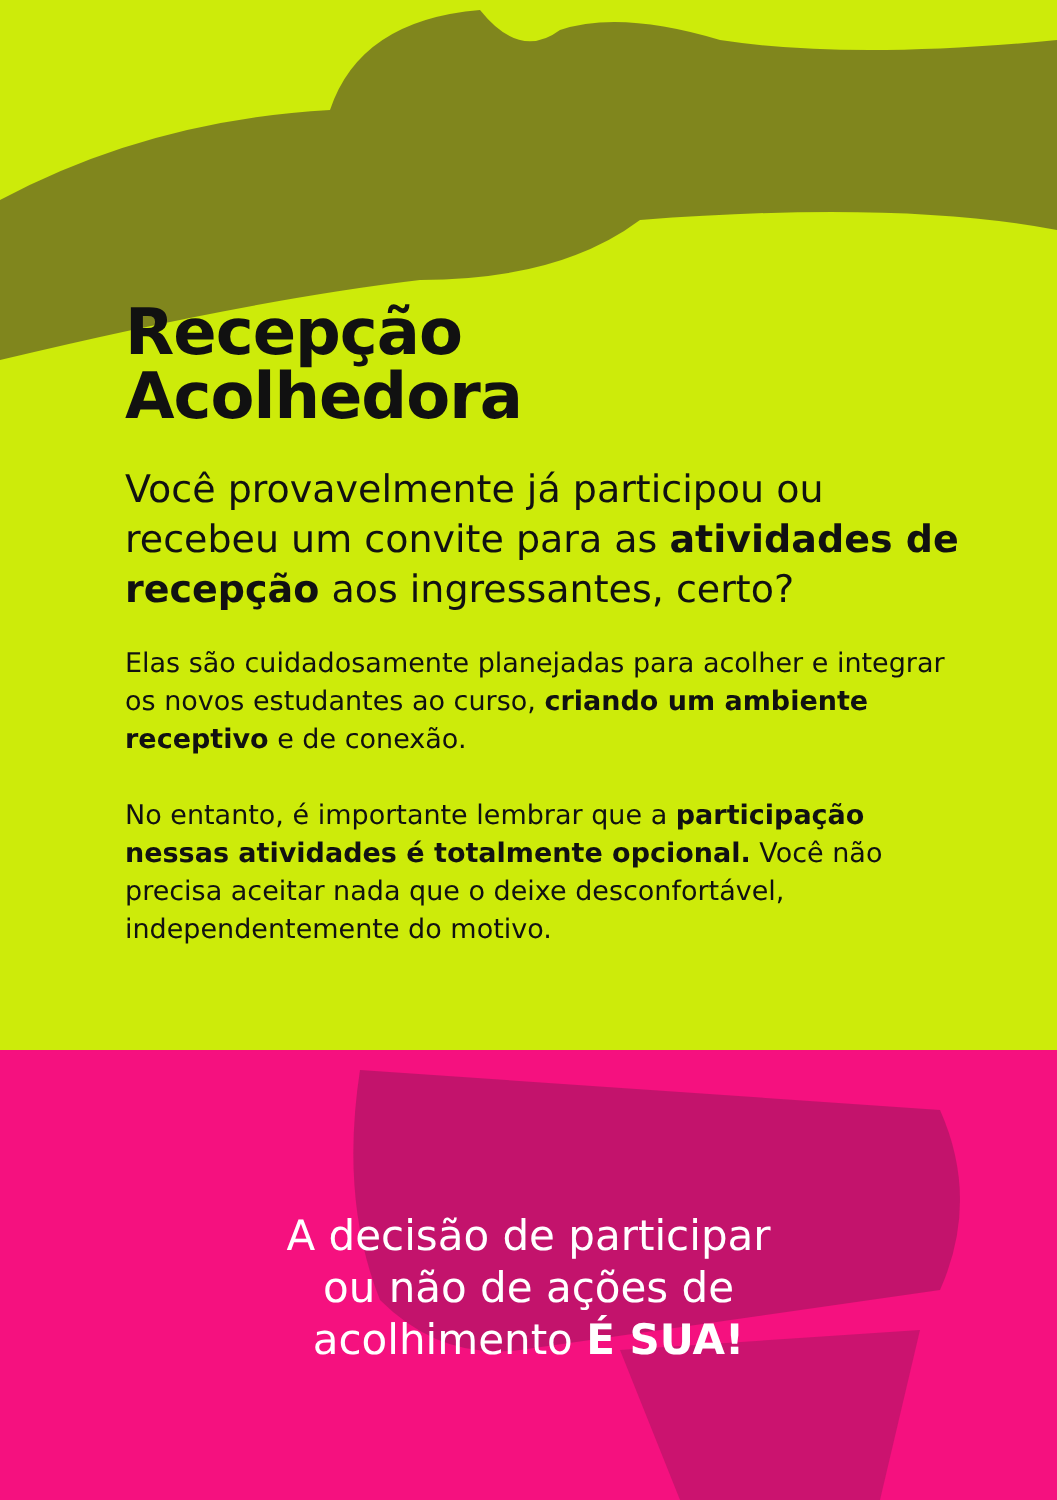Recepção
Acolhedora
Você provavelmente já participou ou recebeu um convite para as atividades de recepção aos ingressantes, certo?
Elas são cuidadosamente planejadas para acolher e integrar os novos estudantes ao curso, criando um ambiente receptivo e de conexão.
No entanto, é importante lembrar que a participação nessas atividades é totalmente opcional. Você não precisa aceitar nada que o deixe desconfortável, independentemente do motivo.
A decisão de participar
ou não de ações de
acolhimento É SUA!